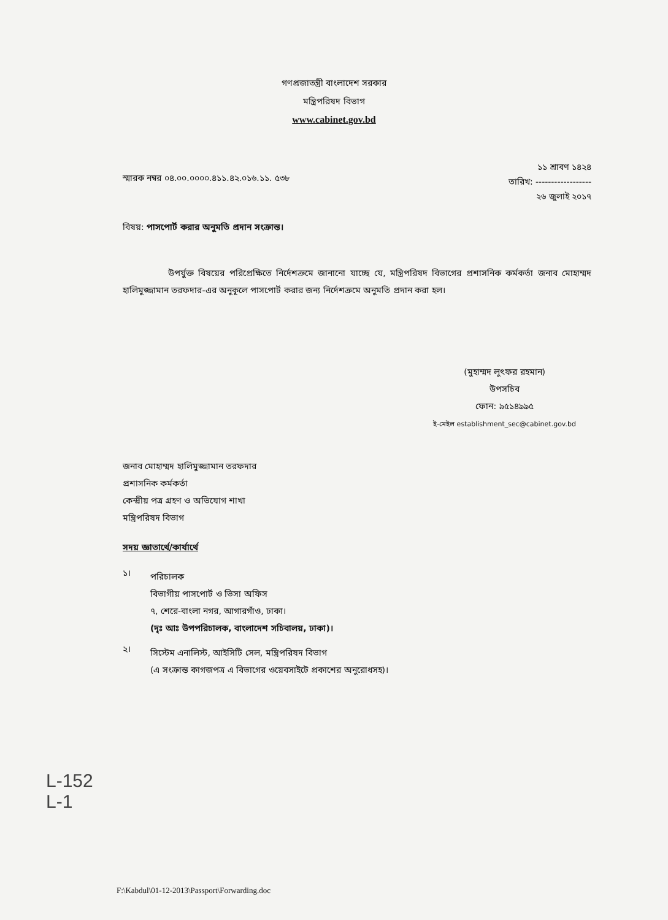গণপ্রজাতন্ত্রী বাংলাদেশ সরকার
মন্ত্রিপরিষদ বিভাগ
www.cabinet.gov.bd
স্মারক নম্বর ০৪.০০.০০০০.৪১১.৪২.০১৬.১১. ৫৩৮
১১ শ্রাবণ ১৪২৪
তারিখ: ------------------
২৬ জুলাই ২০১৭
বিষয়: পাসপোর্ট করার অনুমতি প্রদান সংক্রান্ত।
উপর্যুক্ত বিষয়ের পরিপ্রেক্ষিতে নির্দেশক্রমে জানানো যাচ্ছে যে, মন্ত্রিপরিষদ বিভাগের প্রশাসনিক কর্মকর্তা জনাব মোহাম্মদ হালিমুজ্জামান তরফদার-এর অনুকূলে পাসপোর্ট করার জন্য নির্দেশক্রমে অনুমতি প্রদান করা হল।
(মুহাম্মদ লুৎফর রহমান)
উপসচিব
ফোন: ৯৫১৪৯৯৫
ই-মেইল establishment_sec@cabinet.gov.bd
জনাব মোহাম্মদ হালিমুজ্জামান তরফদার
প্রশাসনিক কর্মকর্তা
কেন্দ্রীয় পত্র গ্রহণ ও অভিযোগ শাখা
মন্ত্রিপরিষদ বিভাগ
সদয় জ্ঞাতার্থে/কার্যার্থে
১।
পরিচালক
বিভাগীয় পাসপোর্ট ও ভিসা অফিস
৭, শেরে-বাংলা নগর, আগারগাঁও, ঢাকা।
(দৃঃ আঃ উপপরিচালক, বাংলাদেশ সচিবালয়, ঢাকা)।
২।
সিস্টেম এনালিস্ট, আইসিটি সেল, মন্ত্রিপরিষদ বিভাগ
(এ সংক্রান্ত কাগজপত্র এ বিভাগের ওয়েবসাইটে প্রকাশের অনুরোধসহ)।
L-152
L-1
F:\Kabdul\01-12-2013\Passport\Forwarding.doc